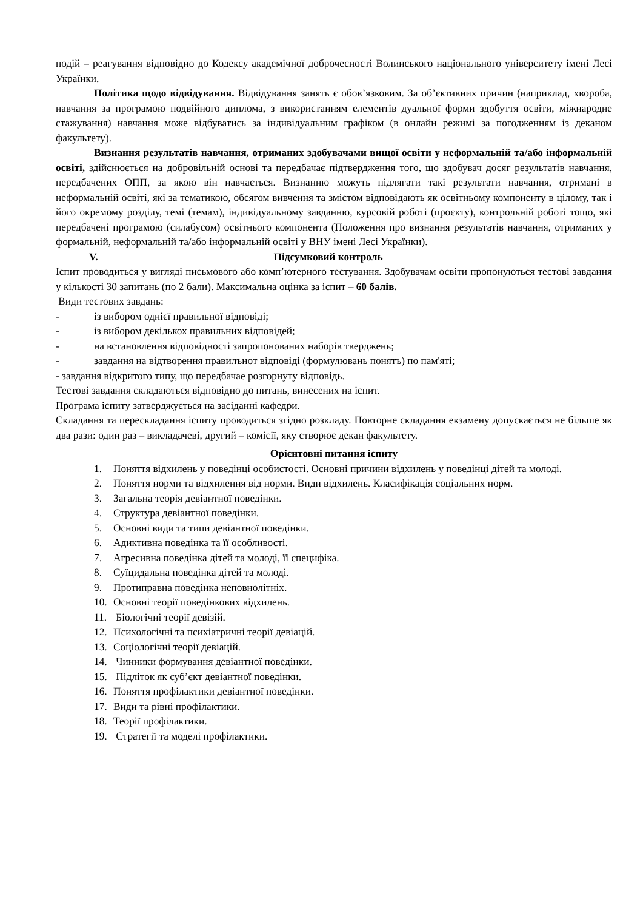подій – реагування відповідно до Кодексу академічної доброчесності Волинського національного університету імені Лесі Українки.
Політика щодо відвідування. Відвідування занять є обов’язковим. За об’єктивних причин (наприклад, хвороба, навчання за програмою подвійного диплома, з використанням елементів дуальної форми здобуття освіти, міжнародне стажування) навчання може відбуватись за індивідуальним графіком (в онлайн режимі за погодженням із деканом факультету).
Визнання результатів навчання, отриманих здобувачами вищої освіти у неформальній та/або інформальній освіті, здійснюється на добровільній основі та передбачає підтвердження того, що здобувач досяг результатів навчання, передбачених ОПП, за якою він навчається. Визнанню можуть підлягати такі результати навчання, отримані в неформальній освіті, які за тематикою, обсягом вивчення та змістом відповідають як освітньому компоненту в цілому, так і його окремому розділу, темі (темам), індивідуальному завданню, курсовій роботі (проєкту), контрольній роботі тощо, які передбачені програмою (силабусом) освітнього компонента (Положення про визнання результатів навчання, отриманих у формальній, неформальній та/або інформальній освіті у ВНУ імені Лесі Українки).
V. Підсумковий контроль
Іспит проводиться у вигляді письмового або комп’ютерного тестування. Здобувачам освіти пропонуються тестові завдання у кількості 30 запитань (по 2 бали). Максимальна оцінка за іспит – 60 балів.
Види тестових завдань:
- із вибором однієї правильної відповіді;
- із вибором декількох правильних відповідей;
- на встановлення відповідності запропонованих наборів тверджень;
- завдання на відтворення правилънот відповіді (формулювань понятъ) по пам'яті;
- завдання відкритого типу, що передбачае розгорнуту відповідь.
Тестові завдання складаються відповідно до питань, винесених на іспит.
Програма іспиту затверджується на засіданні кафедри.
Складання та перескладання іспиту проводиться згідно розкладу. Повторне складання екзамену допускається не більше як два рази: один раз – викладачеві, другий – комісії, яку створює декан факультету.
Орієнтовні питання іспиту
1. Поняття відхилень у поведінці особистості. Основні причини відхилень у поведінці дітей та молоді.
2. Поняття норми та відхилення від норми. Види відхилень. Класифікація соціальних норм.
3. Загальна теорія девіантної поведінки.
4. Структура девіантної поведінки.
5. Основні види та типи девіантної поведінки.
6. Адиктивна поведінка та її особливості.
7. Агресивна поведінка дітей та молоді, її специфіка.
8. Суїцидальна поведінка дітей та молоді.
9. Протиправна поведінка неповнолітніх.
10. Основні теорії поведінкових відхилень.
11. Біологічні теорії девізій.
12. Психологічні та психіатричні теорії девіацій.
13. Соціологічні теорії девіацій.
14. Чинники формування девіантної поведінки.
15. Підліток як суб’єкт девіантної поведінки.
16. Поняття профілактики девіантної поведінки.
17. Види та рівні профілактики.
18. Теорії профілактики.
19. Стратегії та моделі профілактики.